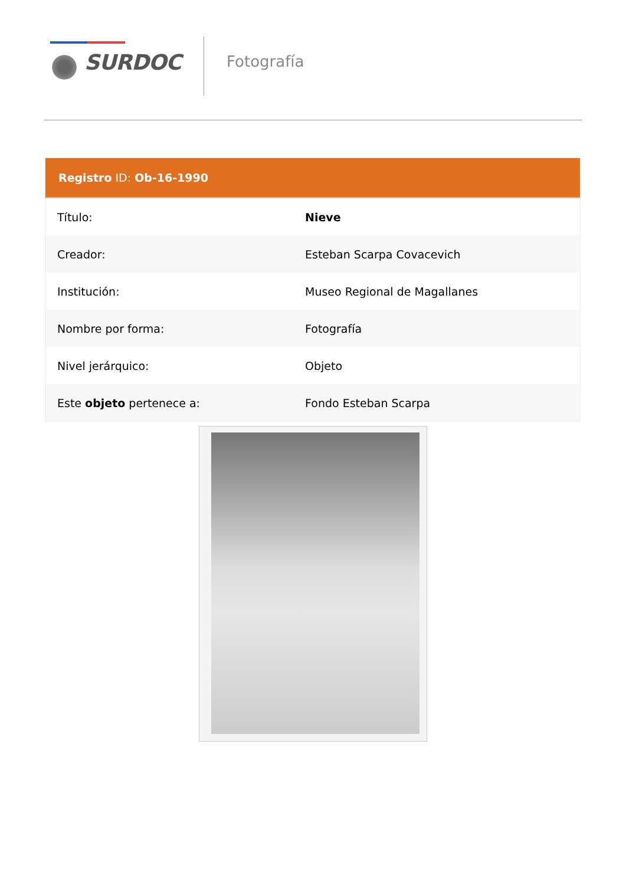SURDOC
Fotografía
| Registro ID: Ob-16-1990 | |
| --- | --- |
| Título: | Nieve |
| Creador: | Esteban Scarpa Covacevich |
| Institución: | Museo Regional de Magallanes |
| Nombre por forma: | Fotografía |
| Nivel jerárquico: | Objeto |
| Este objeto pertenece a: | Fondo Esteban Scarpa |